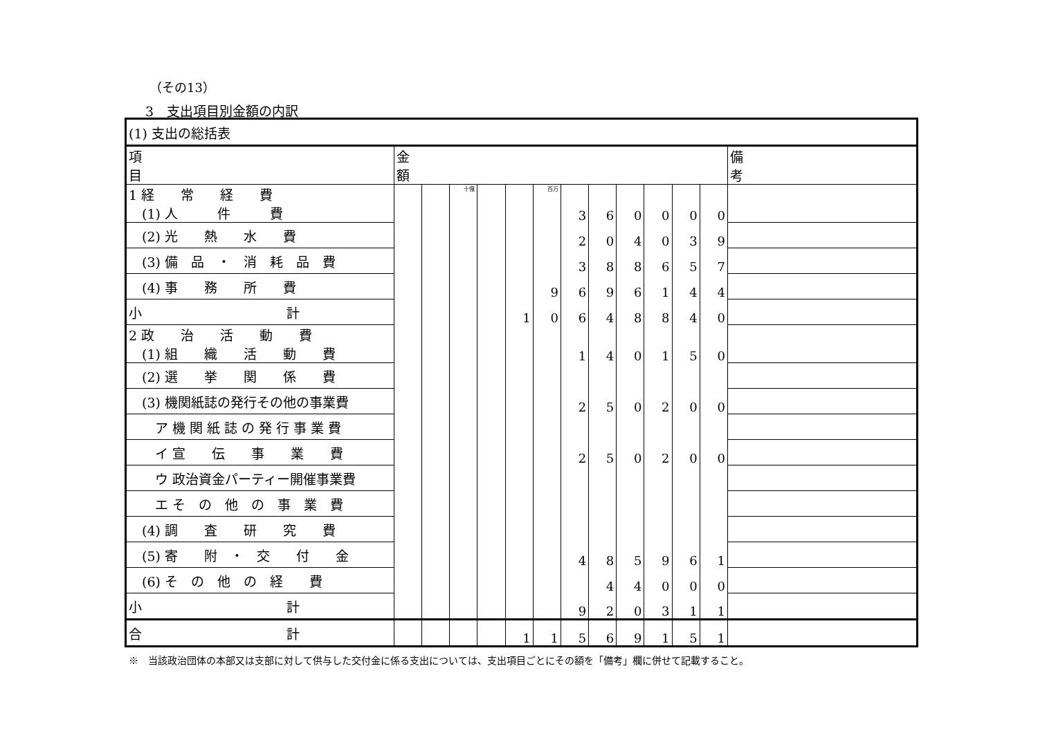（その13）
3　支出項目別金額の内訳
| (1) 支出の総括表 | | | | | | | | | | | | | |
| 項 目 | 金 額 | | | | | | | | | | | | 備 考 |
| 1 経 常 経 費 (1) 人 件 費 | | | 十億 | | | 百万 | 3 | 6 | 0 | 0 | 0 | 0 | |
| (2) 光 熱 水 費 | | | | | | | 2 | 0 | 4 | 0 | 3 | 9 | |
| (3) 備 品 ・ 消 耗 品 費 | | | | | | | 3 | 8 | 8 | 6 | 5 | 7 | |
| (4) 事 務 所 費 | | | | | | 9 | 6 | 9 | 6 | 1 | 4 | 4 | |
| 小 計 | | | | | 1 | 0 | 6 | 4 | 8 | 8 | 4 | 0 | |
| 2 政 治 活 動 費 (1) 組 織 活 動 費 | | | | | | | 1 | 4 | 0 | 1 | 5 | 0 | |
| (2) 選 挙 関 係 費 | | | | | | | | | | | | | |
| (3) 機関紙誌の発行その他の事業費 | | | | | | | 2 | 5 | 0 | 2 | 0 | 0 | |
| ア 機 関 紙 誌 の 発 行 事 業 費 | | | | | | | | | | | | | |
| イ 宣 伝 事 業 費 | | | | | | | 2 | 5 | 0 | 2 | 0 | 0 | |
| ウ 政治資金パーティー開催事業費 | | | | | | | | | | | | | |
| エ そ の 他 の 事 業 費 | | | | | | | | | | | | | |
| (4) 調 査 研 究 費 | | | | | | | | | | | | | |
| (5) 寄 附 ・ 交 付 金 | | | | | | | 4 | 8 | 5 | 9 | 6 | 1 | |
| (6) そ の 他 の 経 費 | | | | | | | | 4 | 4 | 0 | 0 | 0 | |
| 小 計 | | | | | | | 9 | 2 | 0 | 3 | 1 | 1 | |
| 合 計 | | | | | 1 | 1 | 5 | 6 | 9 | 1 | 5 | 1 | |
※　当該政治団体の本部又は支部に対して供与した交付金に係る支出については、支出項目ごとにその額を「備考」欄に併せて記載すること。